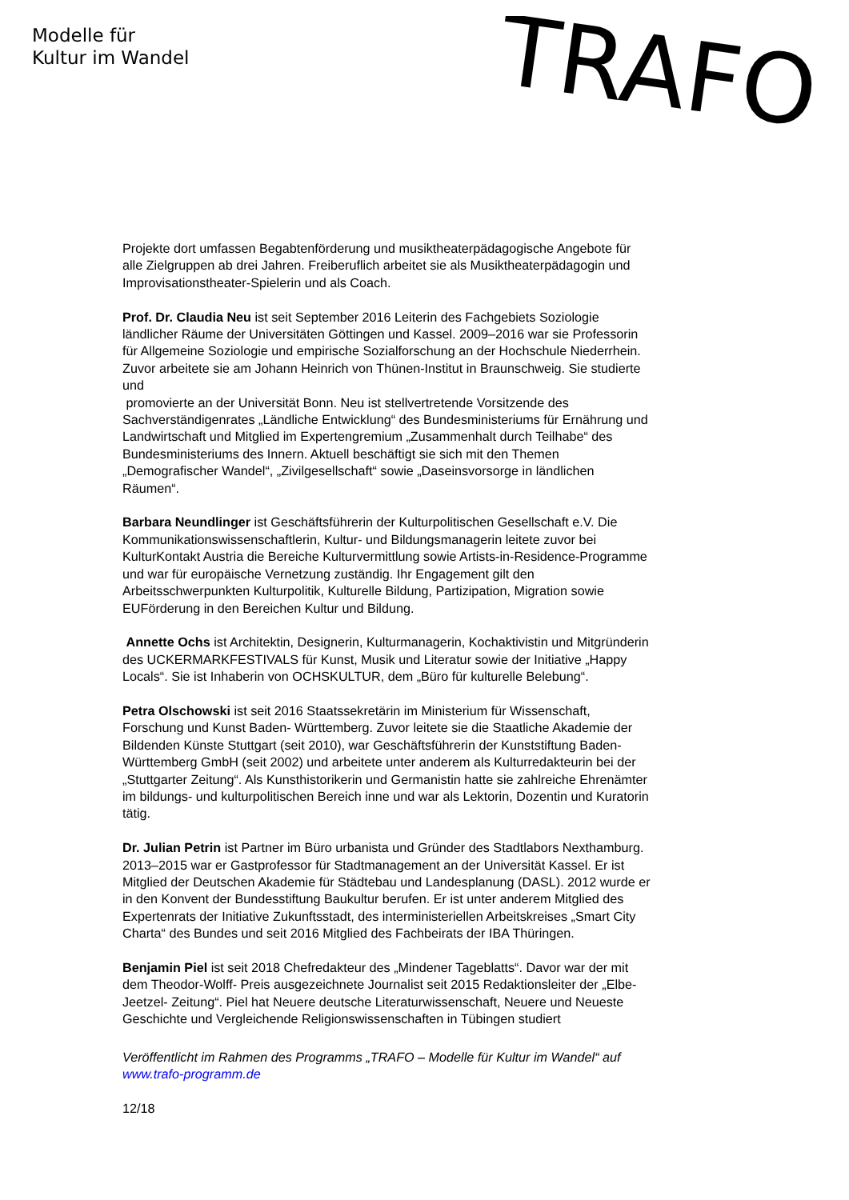Modelle für
Kultur im Wandel
TRAFO
Projekte dort umfassen Begabtenförderung und musiktheaterpädagogische Angebote für alle Zielgruppen ab drei Jahren. Freiberuflich arbeitet sie als Musiktheaterpädagogin und Improvisationstheater-Spielerin und als Coach.
Prof. Dr. Claudia Neu ist seit September 2016 Leiterin des Fachgebiets Soziologie ländlicher Räume der Universitäten Göttingen und Kassel. 2009–2016 war sie Professorin für Allgemeine Soziologie und empirische Sozialforschung an der Hochschule Niederrhein. Zuvor arbeitete sie am Johann Heinrich von Thünen-Institut in Braunschweig. Sie studierte und
promovierte an der Universität Bonn. Neu ist stellvertretende Vorsitzende des Sachverständigenrates „Ländliche Entwicklung“ des Bundesministeriums für Ernährung und Landwirtschaft und Mitglied im Expertengremium „Zusammenhalt durch Teilhabe“ des Bundesministeriums des Innern. Aktuell beschäftigt sie sich mit den Themen „Demografischer Wandel“, „Zivilgesellschaft“ sowie „Daseinsvorsorge in ländlichen Räumen“.
Barbara Neundlinger ist Geschäftsführerin der Kulturpolitischen Gesellschaft e.V. Die Kommunikationswissenschaftlerin, Kultur- und Bildungsmanagerin leitete zuvor bei KulturKontakt Austria die Bereiche Kulturvermittlung sowie Artists-in-Residence-Programme und war für europäische Vernetzung zuständig. Ihr Engagement gilt den Arbeitsschwerpunkten Kulturpolitik, Kulturelle Bildung, Partizipation, Migration sowie EUFörderung in den Bereichen Kultur und Bildung.
Annette Ochs ist Architektin, Designerin, Kulturmanagerin, Kochaktivistin und Mitgründerin des UCKERMARKFESTIVALS für Kunst, Musik und Literatur sowie der Initiative „Happy Locals“. Sie ist Inhaberin von OCHSKULTUR, dem „Büro für kulturelle Belebung“.
Petra Olschowski ist seit 2016 Staatssekretärin im Ministerium für Wissenschaft, Forschung und Kunst Baden- Württemberg. Zuvor leitete sie die Staatliche Akademie der Bildenden Künste Stuttgart (seit 2010), war Geschäftsführerin der Kunststiftung Baden-Württemberg GmbH (seit 2002) und arbeitete unter anderem als Kulturredakteurin bei der „Stuttgarter Zeitung“. Als Kunsthistorikerin und Germanistin hatte sie zahlreiche Ehrenämter im bildungs- und kulturpolitischen Bereich inne und war als Lektorin, Dozentin und Kuratorin tätig.
Dr. Julian Petrin ist Partner im Büro urbanista und Gründer des Stadtlabors Nexthamburg. 2013–2015 war er Gastprofessor für Stadtmanagement an der Universität Kassel. Er ist Mitglied der Deutschen Akademie für Städtebau und Landesplanung (DASL). 2012 wurde er in den Konvent der Bundesstiftung Baukultur berufen. Er ist unter anderem Mitglied des Expertenrats der Initiative Zukunftsstadt, des interministeriellen Arbeitskreises „Smart City Charta“ des Bundes und seit 2016 Mitglied des Fachbeirats der IBA Thüringen.
Benjamin Piel ist seit 2018 Chefredakteur des „Mindener Tageblatts“. Davor war der mit dem Theodor-Wolff- Preis ausgezeichnete Journalist seit 2015 Redaktionsleiter der „Elbe-Jeetzel- Zeitung“. Piel hat Neuere deutsche Literaturwissenschaft, Neuere und Neueste Geschichte und Vergleichende Religionswissenschaften in Tübingen studiert
Veröffentlicht im Rahmen des Programms „TRAFO – Modelle für Kultur im Wandel“ auf www.trafo-programm.de
12/18